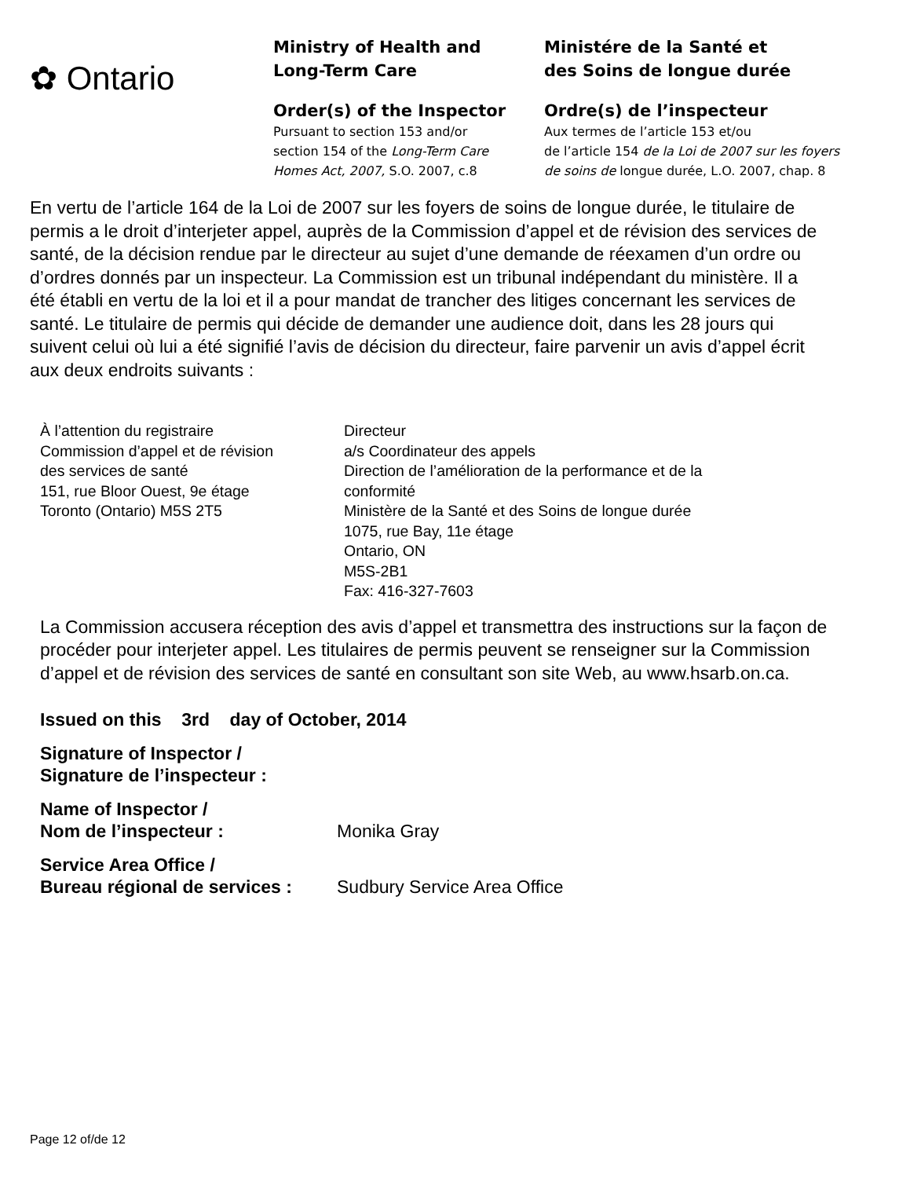✿ Ontario
Ministry of Health and
Long-Term Care
Order(s) of the Inspector
Pursuant to section 153 and/or
section 154 of the Long-Term Care
Homes Act, 2007, S.O. 2007, c.8
Ministére de la Santé et
des Soins de longue durée
Ordre(s) de l’inspecteur
Aux termes de l’article 153 et/ou
de l’article 154 de la Loi de 2007 sur les foyers
de soins de longue durée, L.O. 2007, chap. 8
En vertu de l’article 164 de la Loi de 2007 sur les foyers de soins de longue durée, le titulaire de permis a le droit d’interjeter appel, auprès de la Commission d’appel et de révision des services de santé, de la décision rendue par le directeur au sujet d’une demande de réexamen d’un ordre ou d’ordres donnés par un inspecteur. La Commission est un tribunal indépendant du ministère. Il a été établi en vertu de la loi et il a pour mandat de trancher des litiges concernant les services de santé. Le titulaire de permis qui décide de demander une audience doit, dans les 28 jours qui suivent celui où lui a été signifié l’avis de décision du directeur, faire parvenir un avis d’appel écrit aux deux endroits suivants :
À l’attention du registraire
Commission d’appel et de révision
des services de santé
151, rue Bloor Ouest, 9e étage
Toronto (Ontario) M5S 2T5
Directeur
a/s Coordinateur des appels
Direction de l’amélioration de la performance et de la
conformité
Ministère de la Santé et des Soins de longue durée
1075, rue Bay, 11e étage
Ontario, ON
M5S-2B1
Fax: 416-327-7603
La Commission accusera réception des avis d’appel et transmettra des instructions sur la façon de procéder pour interjeter appel. Les titulaires de permis peuvent se renseigner sur la Commission d’appel et de révision des services de santé en consultant son site Web, au www.hsarb.on.ca.
Issued on this 3rd day of October, 2014
Signature of Inspector /
Signature de l’inspecteur :
Name of Inspector /
Nom de l’inspecteur :
Monika Gray
Service Area Office /
Bureau régional de services :
Sudbury Service Area Office
Page 12 of/de 12